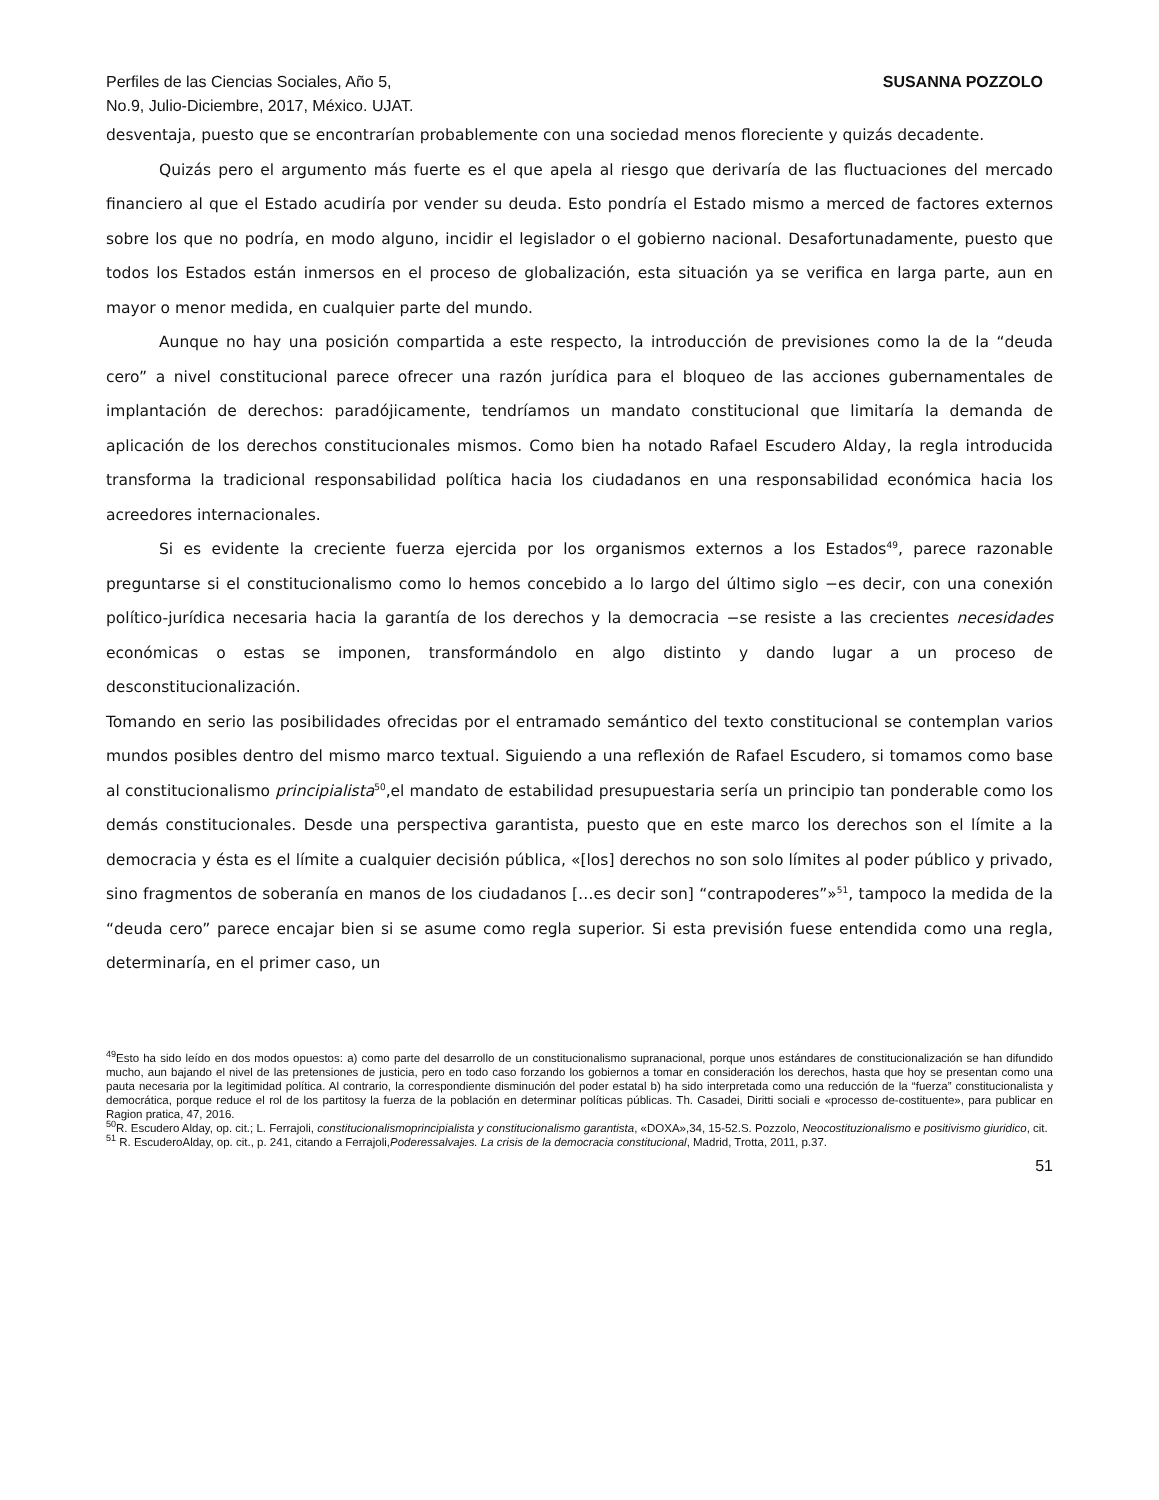Perfiles de las Ciencias Sociales, Año 5,
No.9, Julio-Diciembre, 2017, México. UJAT.
SUSANNA POZZOLO
desventaja, puesto que se encontrarían probablemente con una sociedad menos floreciente y quizás decadente.
Quizás pero el argumento más fuerte es el que apela al riesgo que derivaría de las fluctuaciones del mercado financiero al que el Estado acudiría por vender su deuda. Esto pondría el Estado mismo a merced de factores externos sobre los que no podría, en modo alguno, incidir el legislador o el gobierno nacional. Desafortunadamente, puesto que todos los Estados están inmersos en el proceso de globalización, esta situación ya se verifica en larga parte, aun en mayor o menor medida, en cualquier parte del mundo.
Aunque no hay una posición compartida a este respecto, la introducción de previsiones como la de la “deuda cero” a nivel constitucional parece ofrecer una razón jurídica para el bloqueo de las acciones gubernamentales de implantación de derechos: paradójicamente, tendríamos un mandato constitucional que limitaría la demanda de aplicación de los derechos constitucionales mismos. Como bien ha notado Rafael Escudero Alday, la regla introducida transforma la tradicional responsabilidad política hacia los ciudadanos en una responsabilidad económica hacia los acreedores internacionales.
Si es evidente la creciente fuerza ejercida por los organismos externos a los Estados<sup>49</sup>, parece razonable preguntarse si el constitucionalismo como lo hemos concebido a lo largo del último siglo −es decir, con una conexión político-jurídica necesaria hacia la garantía de los derechos y la democracia −se resiste a las crecientes necesidades económicas o estas se imponen, transformándolo en algo distinto y dando lugar a un proceso de desconstitucionalización.
Tomando en serio las posibilidades ofrecidas por el entramado semántico del texto constitucional se contemplan varios mundos posibles dentro del mismo marco textual. Siguiendo a una reflexión de Rafael Escudero, si tomamos como base al constitucionalismo principialista<sup>50</sup>,el mandato de estabilidad presupuestaria sería un principio tan ponderable como los demás constitucionales. Desde una perspectiva garantista, puesto que en este marco los derechos son el límite a la democracia y ésta es el límite a cualquier decisión pública, «[los] derechos no son solo límites al poder público y privado, sino fragmentos de soberanía en manos de los ciudadanos […es decir son] “contrapoderes”»<sup>51</sup>, tampoco la medida de la “deuda cero” parece encajar bien si se asume como regla superior. Si esta previsión fuese entendida como una regla, determinaría, en el primer caso, un
<sup>49</sup> Esto ha sido leído en dos modos opuestos: a) como parte del desarrollo de un constitucionalismo supranacional, porque unos estándares de constitucionalización se han difundido mucho, aun bajando el nivel de las pretensiones de justicia, pero en todo caso forzando los gobiernos a tomar en consideración los derechos, hasta que hoy se presentan como una pauta necesaria por la legitimidad política. Al contrario, la correspondiente disminución del poder estatal b) ha sido interpretada como una reducción de la “fuerza” constitucionalista y democrática, porque reduce el rol de los partitosy la fuerza de la población en determinar políticas públicas. Th. Casadei, Diritti sociali e «processo de-costituente», para publicar en Ragion pratica, 47, 2016.
<sup>50</sup> R. Escudero Alday, op. cit.; L. Ferrajoli, constitucionalismoprincipialista y constitucionalismo garantista, «DOXA»,34, 15-52.S. Pozzolo, Neocostituzionalismo e positivismo giuridico, cit.
<sup>51</sup> R. EscuderoAlday, op. cit., p. 241, citando a Ferrajoli,Poderessalvajes. La crisis de la democracia constitucional, Madrid, Trotta, 2011, p.37.
51